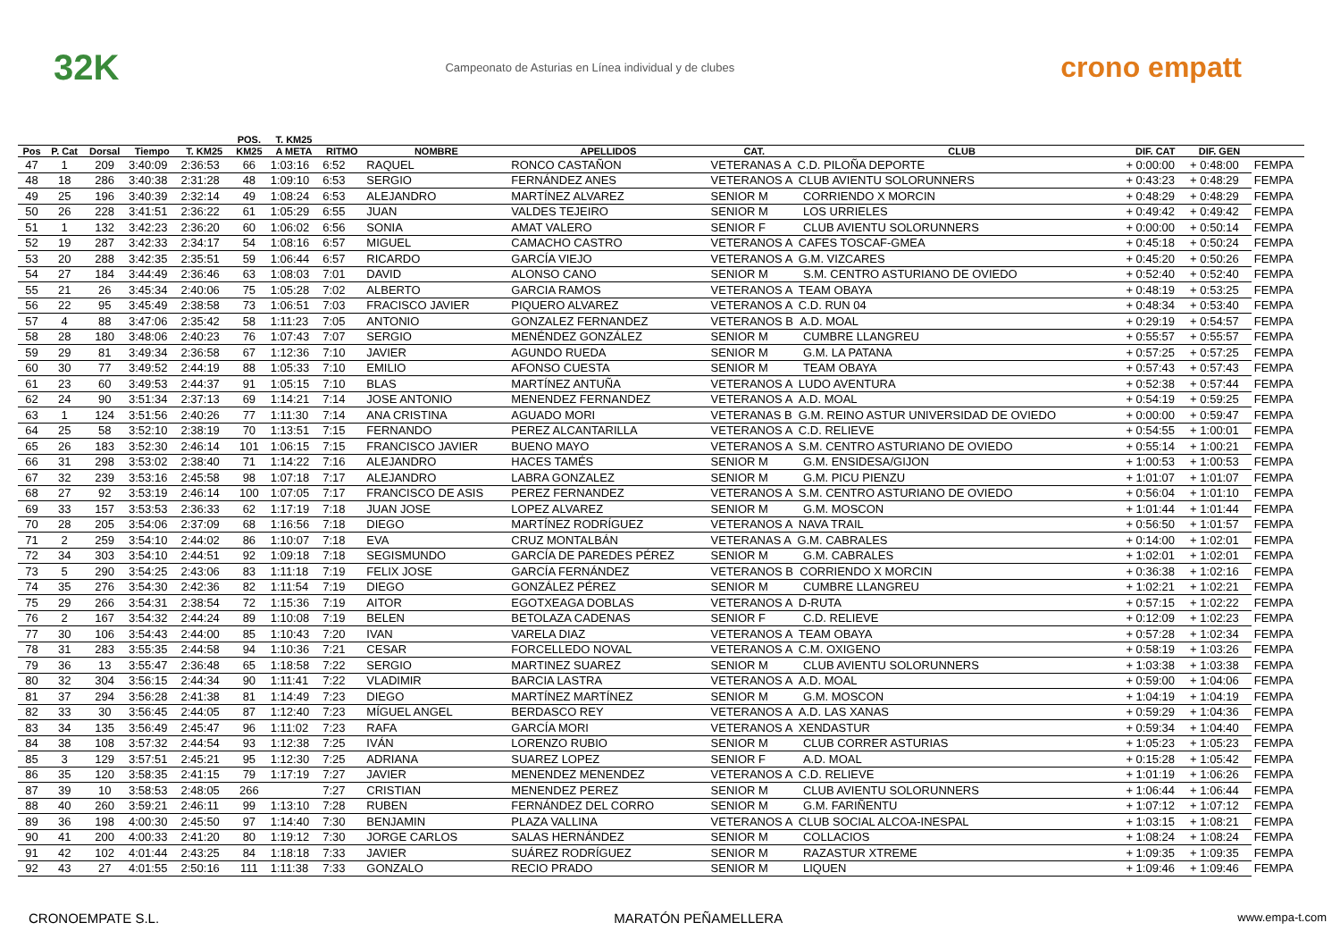32K Campeonato de Asturias en Línea individual y de clubes crono empatt
| | | | | | POS. | T. KM25 | | | | | | | | |
| --- | --- | --- | --- | --- | --- | --- | --- | --- | --- | --- | --- | --- | --- | --- |
| Pos | P. Cat | Dorsal | Tiempo | T. KM25 | KM25 | A META | RITMO | NOMBRE | APELLIDOS | CAT. | CLUB | DIF. CAT | DIF. GEN | |
| 47 | 1 | 209 | 3:40:09 | 2:36:53 | 66 | 1:03:16 | 6:52 | RAQUEL | RONCO CASTAÑON | VETERANAS A C.D. PILOÑA DEPORTE | | + 0:00:00 | + 0:48:00 | FEMPA |
| 48 | 18 | 286 | 3:40:38 | 2:31:28 | 48 | 1:09:10 | 6:53 | SERGIO | FERNÁNDEZ ANES | VETERANOS A CLUB AVIENTU SOLORUNNERS | | + 0:43:23 | + 0:48:29 | FEMPA |
| 49 | 25 | 196 | 3:40:39 | 2:32:14 | 49 | 1:08:24 | 6:53 | ALEJANDRO | MARTÍNEZ ALVAREZ | SENIOR M | CORRIENDO X MORCIN | + 0:48:29 | + 0:48:29 | FEMPA |
| 50 | 26 | 228 | 3:41:51 | 2:36:22 | 61 | 1:05:29 | 6:55 | JUAN | VALDES TEJEIRO | SENIOR M | LOS URRIELES | + 0:49:42 | + 0:49:42 | FEMPA |
| 51 | 1 | 132 | 3:42:23 | 2:36:20 | 60 | 1:06:02 | 6:56 | SONIA | AMAT VALERO | SENIOR F | CLUB AVIENTU SOLORUNNERS | + 0:00:00 | + 0:50:14 | FEMPA |
| 52 | 19 | 287 | 3:42:33 | 2:34:17 | 54 | 1:08:16 | 6:57 | MIGUEL | CAMACHO CASTRO | VETERANOS A CAFES TOSCAF-GMEA | | + 0:45:18 | + 0:50:24 | FEMPA |
| 53 | 20 | 288 | 3:42:35 | 2:35:51 | 59 | 1:06:44 | 6:57 | RICARDO | GARCÍA VIEJO | VETERANOS A G.M. VIZCARES | | + 0:45:20 | + 0:50:26 | FEMPA |
| 54 | 27 | 184 | 3:44:49 | 2:36:46 | 63 | 1:08:03 | 7:01 | DAVID | ALONSO CANO | SENIOR M | S.M. CENTRO ASTURIANO DE OVIEDO | + 0:52:40 | + 0:52:40 | FEMPA |
| 55 | 21 | 26 | 3:45:34 | 2:40:06 | 75 | 1:05:28 | 7:02 | ALBERTO | GARCIA RAMOS | VETERANOS A TEAM OBAYA | | + 0:48:19 | + 0:53:25 | FEMPA |
| 56 | 22 | 95 | 3:45:49 | 2:38:58 | 73 | 1:06:51 | 7:03 | FRACISCO JAVIER | PIQUERO ALVAREZ | VETERANOS A C.D. RUN 04 | | + 0:48:34 | + 0:53:40 | FEMPA |
| 57 | 4 | 88 | 3:47:06 | 2:35:42 | 58 | 1:11:23 | 7:05 | ANTONIO | GONZALEZ FERNANDEZ | VETERANOS B A.D. MOAL | | + 0:29:19 | + 0:54:57 | FEMPA |
| 58 | 28 | 180 | 3:48:06 | 2:40:23 | 76 | 1:07:43 | 7:07 | SERGIO | MENÉNDEZ GONZÁLEZ | SENIOR M | CUMBRE LLANGREU | + 0:55:57 | + 0:55:57 | FEMPA |
| 59 | 29 | 81 | 3:49:34 | 2:36:58 | 67 | 1:12:36 | 7:10 | JAVIER | AGUNDO RUEDA | SENIOR M | G.M. LA PATANA | + 0:57:25 | + 0:57:25 | FEMPA |
| 60 | 30 | 77 | 3:49:52 | 2:44:19 | 88 | 1:05:33 | 7:10 | EMILIO | AFONSO CUESTA | SENIOR M | TEAM OBAYA | + 0:57:43 | + 0:57:43 | FEMPA |
| 61 | 23 | 60 | 3:49:53 | 2:44:37 | 91 | 1:05:15 | 7:10 | BLAS | MARTÍNEZ ANTUÑA | VETERANOS A LUDO AVENTURA | | + 0:52:38 | + 0:57:44 | FEMPA |
| 62 | 24 | 90 | 3:51:34 | 2:37:13 | 69 | 1:14:21 | 7:14 | JOSE ANTONIO | MENENDEZ FERNANDEZ | VETERANOS A A.D. MOAL | | + 0:54:19 | + 0:59:25 | FEMPA |
| 63 | 1 | 124 | 3:51:56 | 2:40:26 | 77 | 1:11:30 | 7:14 | ANA CRISTINA | AGUADO MORI | VETERANAS B G.M. REINO ASTUR UNIVERSIDAD DE OVIEDO | | + 0:00:00 | + 0:59:47 | FEMPA |
| 64 | 25 | 58 | 3:52:10 | 2:38:19 | 70 | 1:13:51 | 7:15 | FERNANDO | PEREZ ALCANTARILLA | VETERANOS A C.D. RELIEVE | | + 0:54:55 | + 1:00:01 | FEMPA |
| 65 | 26 | 183 | 3:52:30 | 2:46:14 | 101 | 1:06:15 | 7:15 | FRANCISCO JAVIER | BUENO MAYO | VETERANOS A S.M. CENTRO ASTURIANO DE OVIEDO | | + 0:55:14 | + 1:00:21 | FEMPA |
| 66 | 31 | 298 | 3:53:02 | 2:38:40 | 71 | 1:14:22 | 7:16 | ALEJANDRO | HACES TAMÉS | SENIOR M | G.M. ENSIDESA/GIJON | + 1:00:53 | + 1:00:53 | FEMPA |
| 67 | 32 | 239 | 3:53:16 | 2:45:58 | 98 | 1:07:18 | 7:17 | ALEJANDRO | LABRA GONZALEZ | SENIOR M | G.M. PICU PIENZU | + 1:01:07 | + 1:01:07 | FEMPA |
| 68 | 27 | 92 | 3:53:19 | 2:46:14 | 100 | 1:07:05 | 7:17 | FRANCISCO DE ASIS | PEREZ FERNANDEZ | VETERANOS A S.M. CENTRO ASTURIANO DE OVIEDO | | + 0:56:04 | + 1:01:10 | FEMPA |
| 69 | 33 | 157 | 3:53:53 | 2:36:33 | 62 | 1:17:19 | 7:18 | JUAN JOSE | LOPEZ ALVAREZ | SENIOR M | G.M. MOSCON | + 1:01:44 | + 1:01:44 | FEMPA |
| 70 | 28 | 205 | 3:54:06 | 2:37:09 | 68 | 1:16:56 | 7:18 | DIEGO | MARTÍNEZ RODRÍGUEZ | VETERANOS A NAVA TRAIL | | + 0:56:50 | + 1:01:57 | FEMPA |
| 71 | 2 | 259 | 3:54:10 | 2:44:02 | 86 | 1:10:07 | 7:18 | EVA | CRUZ MONTALBÁN | VETERANAS A G.M. CABRALES | | + 0:14:00 | + 1:02:01 | FEMPA |
| 72 | 34 | 303 | 3:54:10 | 2:44:51 | 92 | 1:09:18 | 7:18 | SEGISMUNDO | GARCÍA DE PAREDES PÉREZ | SENIOR M | G.M. CABRALES | + 1:02:01 | + 1:02:01 | FEMPA |
| 73 | 5 | 290 | 3:54:25 | 2:43:06 | 83 | 1:11:18 | 7:19 | FELIX JOSE | GARCÍA FERNÁNDEZ | VETERANOS B CORRIENDO X MORCIN | | + 0:36:38 | + 1:02:16 | FEMPA |
| 74 | 35 | 276 | 3:54:30 | 2:42:36 | 82 | 1:11:54 | 7:19 | DIEGO | GONZÁLEZ PÉREZ | SENIOR M | CUMBRE LLANGREU | + 1:02:21 | + 1:02:21 | FEMPA |
| 75 | 29 | 266 | 3:54:31 | 2:38:54 | 72 | 1:15:36 | 7:19 | AITOR | EGOTXEAGA DOBLAS | VETERANOS A D-RUTA | | + 0:57:15 | + 1:02:22 | FEMPA |
| 76 | 2 | 167 | 3:54:32 | 2:44:24 | 89 | 1:10:08 | 7:19 | BELEN | BETOLAZA CADENAS | SENIOR F | C.D. RELIEVE | + 0:12:09 | + 1:02:23 | FEMPA |
| 77 | 30 | 106 | 3:54:43 | 2:44:00 | 85 | 1:10:43 | 7:20 | IVAN | VARELA DIAZ | VETERANOS A TEAM OBAYA | | + 0:57:28 | + 1:02:34 | FEMPA |
| 78 | 31 | 283 | 3:55:35 | 2:44:58 | 94 | 1:10:36 | 7:21 | CESAR | FORCELLEDO NOVAL | VETERANOS A C.M. OXIGENO | | + 0:58:19 | + 1:03:26 | FEMPA |
| 79 | 36 | 13 | 3:55:47 | 2:36:48 | 65 | 1:18:58 | 7:22 | SERGIO | MARTINEZ SUAREZ | SENIOR M | CLUB AVIENTU SOLORUNNERS | + 1:03:38 | + 1:03:38 | FEMPA |
| 80 | 32 | 304 | 3:56:15 | 2:44:34 | 90 | 1:11:41 | 7:22 | VLADIMIR | BARCIA LASTRA | VETERANOS A A.D. MOAL | | + 0:59:00 | + 1:04:06 | FEMPA |
| 81 | 37 | 294 | 3:56:28 | 2:41:38 | 81 | 1:14:49 | 7:23 | DIEGO | MARTÍNEZ MARTÍNEZ | SENIOR M | G.M. MOSCON | + 1:04:19 | + 1:04:19 | FEMPA |
| 82 | 33 | 30 | 3:56:45 | 2:44:05 | 87 | 1:12:40 | 7:23 | MÍGUEL ANGEL | BERDASCO REY | VETERANOS A A.D. LAS XANAS | | + 0:59:29 | + 1:04:36 | FEMPA |
| 83 | 34 | 135 | 3:56:49 | 2:45:47 | 96 | 1:11:02 | 7:23 | RAFA | GARCÍA MORI | VETERANOS A XENDASTUR | | + 0:59:34 | + 1:04:40 | FEMPA |
| 84 | 38 | 108 | 3:57:32 | 2:44:54 | 93 | 1:12:38 | 7:25 | IVÁN | LORENZO RUBIO | SENIOR M | CLUB CORRER ASTURIAS | + 1:05:23 | + 1:05:23 | FEMPA |
| 85 | 3 | 129 | 3:57:51 | 2:45:21 | 95 | 1:12:30 | 7:25 | ADRIANA | SUAREZ LOPEZ | SENIOR F | A.D. MOAL | + 0:15:28 | + 1:05:42 | FEMPA |
| 86 | 35 | 120 | 3:58:35 | 2:41:15 | 79 | 1:17:19 | 7:27 | JAVIER | MENENDEZ MENENDEZ | VETERANOS A C.D. RELIEVE | | + 1:01:19 | + 1:06:26 | FEMPA |
| 87 | 39 | 10 | 3:58:53 | 2:48:05 | 266 | | 7:27 | CRISTIAN | MENENDEZ PEREZ | SENIOR M | CLUB AVIENTU SOLORUNNERS | + 1:06:44 | + 1:06:44 | FEMPA |
| 88 | 40 | 260 | 3:59:21 | 2:46:11 | 99 | 1:13:10 | 7:28 | RUBEN | FERNÁNDEZ DEL CORRO | SENIOR M | G.M. FARIÑENTU | + 1:07:12 | + 1:07:12 | FEMPA |
| 89 | 36 | 198 | 4:00:30 | 2:45:50 | 97 | 1:14:40 | 7:30 | BENJAMIN | PLAZA VALLINA | VETERANOS A CLUB SOCIAL ALCOA-INESPAL | | + 1:03:15 | + 1:08:21 | FEMPA |
| 90 | 41 | 200 | 4:00:33 | 2:41:20 | 80 | 1:19:12 | 7:30 | JORGE CARLOS | SALAS HERNÁNDEZ | SENIOR M | COLLACIOS | + 1:08:24 | + 1:08:24 | FEMPA |
| 91 | 42 | 102 | 4:01:44 | 2:43:25 | 84 | 1:18:18 | 7:33 | JAVIER | SUÁREZ RODRÍGUEZ | SENIOR M | RAZASTUR XTREME | + 1:09:35 | + 1:09:35 | FEMPA |
| 92 | 43 | 27 | 4:01:55 | 2:50:16 | 111 | 1:11:38 | 7:33 | GONZALO | RECIO PRADO | SENIOR M | LIQUEN | + 1:09:46 | + 1:09:46 | FEMPA |
CRONOEMPATE S.L. MARATÓN PEÑAMELLERA www.empa-t.com